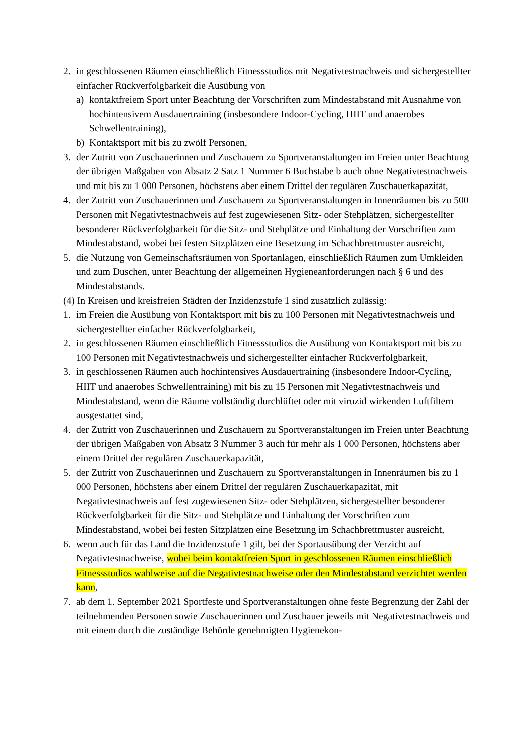2. in geschlossenen Räumen einschließlich Fitnessstudios mit Negativtestnachweis und si­chergestellter einfacher Rückverfolgbarkeit die Ausübung von
a) kontaktfreiem Sport unter Beachtung der Vorschriften zum Mindestabstand mit Aus­nahme von hochintensivem Ausdauertraining (insbesondere Indoor-Cycling, HIIT und anaerobes Schwellentraining),
b) Kontaktsport mit bis zu zwölf Personen,
3. der Zutritt von Zuschauerinnen und Zuschauern zu Sportveranstaltungen im Freien unter Beachtung der übrigen Maßgaben von Absatz 2 Satz 1 Nummer 6 Buchstabe b auch ohne Negativtestnachweis und mit bis zu 1 000 Personen, höchstens aber einem Drittel der regu­lären Zuschauerkapazität,
4. der Zutritt von Zuschauerinnen und Zuschauern zu Sportveranstaltungen in Innenräumen bis zu 500 Personen mit Negativtestnachweis auf fest zugewiesenen Sitz- oder Stehplätzen, sichergestellter besonderer Rückverfolgbarkeit für die Sitz- und Stehplätze und Einhaltung der Vorschriften zum Mindestabstand, wobei bei festen Sitzplätzen eine Besetzung im Schachbrettmuster ausreicht,
5. die Nutzung von Gemeinschaftsräumen von Sportanlagen, einschließlich Räumen zum Umkleiden und zum Duschen, unter Beachtung der allgemeinen Hygieneanforderungen nach § 6 und des Mindestabstands.
(4) In Kreisen und kreisfreien Städten der Inzidenzstufe 1 sind zusätzlich zulässig:
1. im Freien die Ausübung von Kontaktsport mit bis zu 100 Personen mit Negativtestnach­weis und sichergestellter einfacher Rückverfolgbarkeit,
2. in geschlossenen Räumen einschließlich Fitnessstudios die Ausübung von Kontaktsport mit bis zu 100 Personen mit Negativtestnachweis und sichergestellter einfacher Rückver­folgbarkeit,
3. in geschlossenen Räumen auch hochintensives Ausdauertraining (insbesondere Indoor-Cycling, HIIT und anaerobes Schwellentraining) mit bis zu 15 Personen mit Negativtest­nachweis und Mindestabstand, wenn die Räume vollständig durchlüftet oder mit viruzid wirkenden Luftfiltern ausgestattet sind,
4. der Zutritt von Zuschauerinnen und Zuschauern zu Sportveranstaltungen im Freien unter Beachtung der übrigen Maßgaben von Absatz 3 Nummer 3 auch für mehr als 1 000 Perso­nen, höchstens aber einem Drittel der regulären Zuschauerkapazität,
5. der Zutritt von Zuschauerinnen und Zuschauern zu Sportveranstaltungen in Innenräumen bis zu 1 000 Personen, höchstens aber einem Drittel der regulären Zuschauerkapazität, mit Negativtestnachweis auf fest zugewiesenen Sitz- oder Stehplätzen, sichergestellter beson­derer Rückverfolgbarkeit für die Sitz- und Stehplätze und Einhaltung der Vorschriften zum Mindestabstand, wobei bei festen Sitzplätzen eine Besetzung im Schachbrettmuster aus­reicht,
6. wenn auch für das Land die Inzidenzstufe 1 gilt, bei der Sportausübung der Verzicht auf Negativtestnachweise, wobei beim kontaktfreien Sport in geschlossenen Räumen ein­schließlich Fitnessstudios wahlweise auf die Negativtestnachweise oder den Mindestab­stand verzichtet werden kann,
7. ab dem 1. September 2021 Sportfeste und Sportveranstaltungen ohne feste Begrenzung der Zahl der teilnehmenden Personen sowie Zuschauerinnen und Zuschauer jeweils mit Nega­tivtestnachweis und mit einem durch die zuständige Behörde genehmigten Hygienekon-